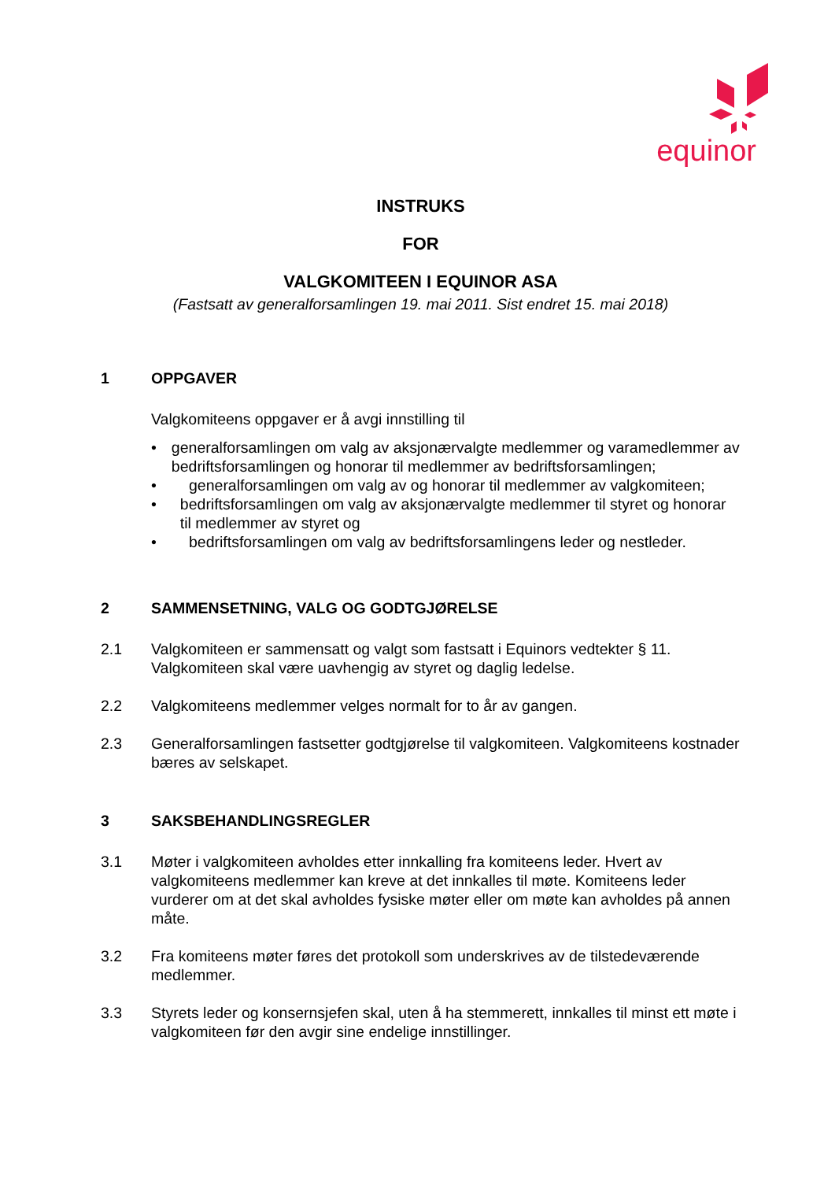equinor
INSTRUKS
FOR
VALGKOMITEEN I EQUINOR ASA
(Fastsatt av generalforsamlingen 19. mai 2011. Sist endret 15. mai 2018)
1 OPPGAVER
Valgkomiteens oppgaver er å avgi innstilling til
• generalforsamlingen om valg av aksjonærvalgte medlemmer og varamedlemmer av bedriftsforsamlingen og honorar til medlemmer av bedriftsforsamlingen;
• generalforsamlingen om valg av og honorar til medlemmer av valgkomiteen;
• bedriftsforsamlingen om valg av aksjonærvalgte medlemmer til styret og honorar til medlemmer av styret og
• bedriftsforsamlingen om valg av bedriftsforsamlingens leder og nestleder.
2 SAMMENSETNING, VALG OG GODTGJØRELSE
2.1 Valgkomiteen er sammensatt og valgt som fastsatt i Equinors vedtekter § 11. Valgkomiteen skal være uavhengig av styret og daglig ledelse.
2.2 Valgkomiteens medlemmer velges normalt for to år av gangen.
2.3 Generalforsamlingen fastsetter godtgjørelse til valgkomiteen. Valgkomiteens kostnader bæres av selskapet.
3 SAKSBEHANDLINGSREGLER
3.1 Møter i valgkomiteen avholdes etter innkalling fra komiteens leder. Hvert av valgkomiteens medlemmer kan kreve at det innkalles til møte. Komiteens leder vurderer om at det skal avholdes fysiske møter eller om møte kan avholdes på annen måte.
3.2 Fra komiteens møter føres det protokoll som underskrives av de tilstedeværende medlemmer.
3.3 Styrets leder og konsernsjefen skal, uten å ha stemmerett, innkalles til minst ett møte i valgkomiteen før den avgir sine endelige innstillinger.